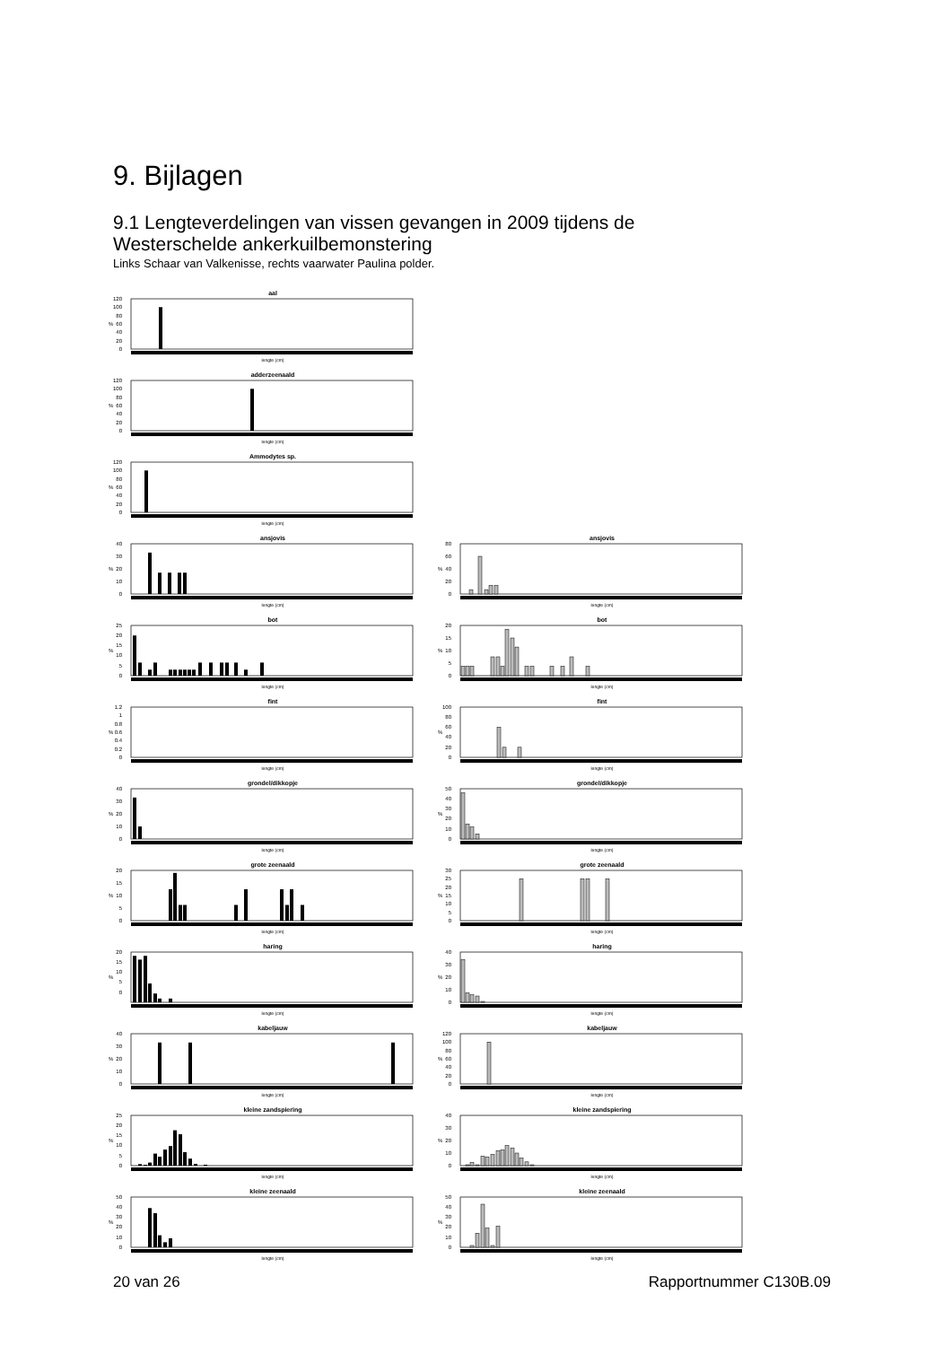9. Bijlagen
9.1 Lengteverdelingen van vissen gevangen in 2009 tijdens de Westerschelde ankerkuilbemonstering
Links Schaar van Valkenisse, rechts vaarwater Paulina polder.
aal
120
100
80
60
40
20
0
%
lengte (cm)
adderzeenaald
120
100
80
60
40
20
0
%
lengte (cm)
Ammodytes sp.
120
100
80
60
40
20
0
%
lengte (cm)
ansjovis
40
30
20
10
0
%
lengte (cm)
ansjovis
80
60
40
20
0
%
lengte (cm)
bot
25
20
15
10
5
0
%
lengte (cm)
bot
20
15
10
5
0
%
lengte (cm)
fint
1.2
1
0.8
0.6
0.4
0.2
0
%
lengte (cm)
fint
100
80
60
40
20
0
%
lengte (cm)
grondel/dikkopje
40
30
20
10
0
%
lengte (cm)
grondel/dikkopje
50
40
30
20
10
0
%
lengte (cm)
grote zeenaald
20
15
10
5
0
%
lengte (cm)
grote zeenaald
30
25
20
15
10
5
0
%
lengte (cm)
haring
20
15
10
5
0
%
lengte (cm)
haring
40
30
20
10
0
%
lengte (cm)
kabeljauw
40
30
20
10
0
%
lengte (cm)
kabeljauw
120
100
80
60
40
20
0
%
lengte (cm)
kleine zandspiering
25
20
15
10
5
0
%
lengte (cm)
kleine zandspiering
40
30
20
10
0
%
lengte (cm)
kleine zeenaald
50
40
30
20
10
0
%
lengte (cm)
kleine zeenaald
50
40
30
20
10
0
%
lengte (cm)
20 van 26 Rapportnummer C130B.09